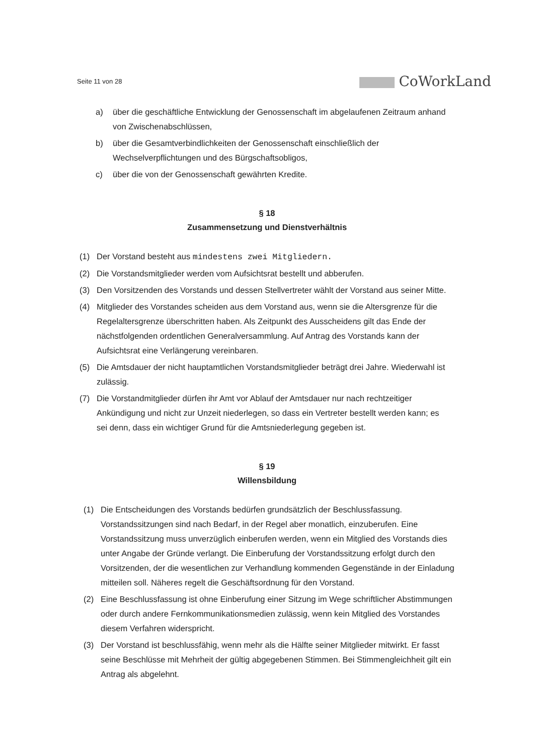Seite 11 von 28
CoWorkLand
a) über die geschäftliche Entwicklung der Genossenschaft im abgelaufenen Zeitraum anhand von Zwischenabschlüssen,
b) über die Gesamtverbindlichkeiten der Genossenschaft einschließlich der Wechselverpflichtungen und des Bürgschaftsobligos,
c) über die von der Genossenschaft gewährten Kredite.
§ 18
Zusammensetzung und Dienstverhältnis
(1) Der Vorstand besteht aus mindestens zwei Mitgliedern.
(2) Die Vorstandsmitglieder werden vom Aufsichtsrat bestellt und abberufen.
(3) Den Vorsitzenden des Vorstands und dessen Stellvertreter wählt der Vorstand aus seiner Mitte.
(4) Mitglieder des Vorstandes scheiden aus dem Vorstand aus, wenn sie die Altersgrenze für die Regelaltersgrenze überschritten haben. Als Zeitpunkt des Ausscheidens gilt das Ende der nächstfolgenden ordentlichen Generalversammlung. Auf Antrag des Vorstands kann der Aufsichtsrat eine Verlängerung vereinbaren.
(5) Die Amtsdauer der nicht hauptamtlichen Vorstandsmitglieder beträgt drei Jahre. Wiederwahl ist zulässig.
(7) Die Vorstandmitglieder dürfen ihr Amt vor Ablauf der Amtsdauer nur nach rechtzeitiger Ankündigung und nicht zur Unzeit niederlegen, so dass ein Vertreter bestellt werden kann; es sei denn, dass ein wichtiger Grund für die Amtsniederlegung gegeben ist.
§ 19
Willensbildung
(1) Die Entscheidungen des Vorstands bedürfen grundsätzlich der Beschlussfassung. Vorstandssitzungen sind nach Bedarf, in der Regel aber monatlich, einzuberufen. Eine Vorstandssitzung muss unverzüglich einberufen werden, wenn ein Mitglied des Vorstands dies unter Angabe der Gründe verlangt. Die Einberufung der Vorstandssitzung erfolgt durch den Vorsitzenden, der die wesentlichen zur Verhandlung kommenden Gegenstände in der Einladung mitteilen soll. Näheres regelt die Geschäftsordnung für den Vorstand.
(2) Eine Beschlussfassung ist ohne Einberufung einer Sitzung im Wege schriftlicher Abstimmungen oder durch andere Fernkommunikationsmedien zulässig, wenn kein Mitglied des Vorstandes diesem Verfahren widerspricht.
(3) Der Vorstand ist beschlussfähig, wenn mehr als die Hälfte seiner Mitglieder mitwirkt. Er fasst seine Beschlüsse mit Mehrheit der gültig abgegebenen Stimmen. Bei Stimmengleichheit gilt ein Antrag als abgelehnt.